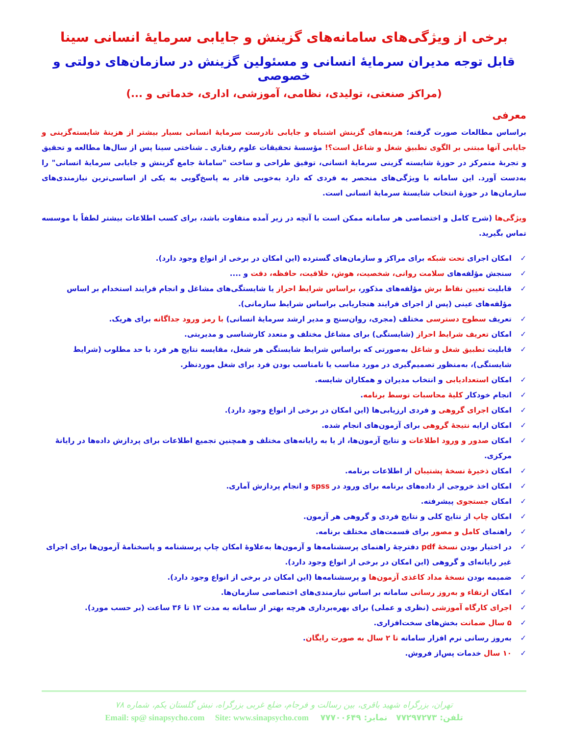برخی از ویژگی‌های سامانه‌های گزینش و جایابی سرمایهٔ انسانی سینا
قابل توجه مدیران سرمایهٔ انسانی و مسئولین گزینش در سازمان‌های دولتی و خصوصی
(مراکز صنعتی، تولیدی، نظامی، آموزشی، اداری، خدماتی و ...)
معرفی
براساس مطالعات صورت گرفته؛ هزینه‌های گزینش اشتباه و جایابی نادرست سرمایهٔ انسانی بسیار بیشتر از هزینهٔ شایسته‌گزینی و جایابی آنها مبتنی بر الگوی تطبیق شغل و شاغل است؟! مؤسسهٔ تحقیقات علوم رفتاری ـ شناختی سینا پس از سال‌ها مطالعه و تحقیق و تجربهٔ متمرکز در حوزهٔ شایسته گزینی سرمایهٔ انسانی، توفیق طراحی و ساخت "سامانهٔ جامع گزینش و جایابی سرمایهٔ انسانی" را به‌دست آورد. این سامانه با ویژگی‌های منحصر به فردی که دارد به‌خوبی قادر به پاسخ‌گویی به یکی از اساسی‌ترین نیازمندی‌های سازمان‌ها در حوزهٔ انتخاب شایستهٔ سرمایهٔ انسانی است.
ویژگی‌ها (شرح کامل و اختصاصی هر سامانه ممکن است با آنچه در زیر آمده متفاوت باشد، برای کسب اطلاعات بیشتر لطفاً با موسسه تماس بگیرید.
✓ امکان اجرای تحت شبکه برای مراکز و سازمان‌های گسترده (این امکان در برخی از انواع وجود دارد).
✓ سنجش مؤلفه‌های سلامت روانی، شخصیت، هوش، خلاقیت، حافظه، دقت و ....
✓ قابلیت تعیین نقاط برش مؤلفه‌های مذکور، براساس شرایط احراز یا شایستگی‌های مشاغل و انجام فرایند استخدام بر اساس مؤلفه‌های عینی (پس از اجرای فرایند هنجاریابی براساس شرایط سازمانی).
✓ تعریف سطوح دسترسی مختلف (مجری، روان‌سنج و مدیر ارشد سرمایهٔ انسانی) با رمز ورود جداگانه برای هریک.
✓ امکان تعریف شرایط احراز (شایستگی) برای مشاغل مختلف و متعدد کارشناسی و مدیریتی.
✓ قابلیت تطبیق شغل و شاغل به‌صورتی که براساس شرایط شایستگی هر شغل، مقایسه نتایج هر فرد با حد مطلوب (شرایط شایستگی)، به‌منظور تصمیم‌گیری در مورد مناسب یا نامناسب بودن فرد برای شغل موردنظر.
✓ امکان استعدادیابی و انتخاب مدیران و همکاران شایسه.
✓ انجام خودکار کلیهٔ محاسبات توسط برنامه.
✓ امکان اجرای گروهی و فردی ارزیابی‌ها (این امکان در برخی از انواع وجود دارد).
✓ امکان ارایه نتیجهٔ گروهی برای آزمون‌های انجام شده.
✓ امکان صدور و ورود اطلاعات و نتایج آزمون‌ها، از یا به رایانه‌های مختلف و همچنین تجمیع اطلاعات برای پردازش داده‌ها در رایانهٔ مرکزی.
✓ امکان ذخیرهٔ نسخهٔ پشتیبان از اطلاعات برنامه.
✓ امکان اخذ خروجی از داده‌های برنامه برای ورود در spss و انجام پردازش آماری.
✓ امکان جستجوی پیشرفته.
✓ امکان چاپ از نتایج کلی و نتایج فردی و گروهی هر آزمون.
✓ راهنمای کامل و مصور برای قسمت‌های مختلف برنامه.
✓ در اختیار بودن نسخهٔ pdf دفترچهٔ راهنمای پرسشنامه‌ها و آزمون‌ها به‌علاوهٔ امکان چاپ پرسشنامه و پاسخنامهٔ آزمون‌ها برای اجرای غیر رایانه‌ای و گروهی (این امکان در برخی از انواع وجود دارد).
✓ ضمیمه بودن نسخهٔ مداد کاغذی آزمون‌ها و پرسشنامه‌ها (این امکان در برخی از انواع وجود دارد).
✓ امکان ارتقاء و به‌روز رسانی سامانه بر اساس نیازمندی‌های اختصاصی سازمان‌ها.
✓ اجرای کارگاه آموزشی (نظری و عملی) برای بهره‌برداری هرچه بهتر از سامانه به مدت ۱۲ تا ۳۶ ساعت (بر حسب مورد).
✓ ۵ سال ضمانت بخش‌های سخت‌افزاری.
✓ به‌روز رسانی نرم افزار سامانه تا ۲ سال به صورت رایگان.
✓ ۱۰ سال خدمات پس‌از فروش.
تهران، بزرگراه شهید باقری، بین رسالت و فرجام، ضلع غربی بزرگراه، نبش گلستان یکم، شماره ۷۸
تلفن: ۷۷۲۹۷۲۷۳ نمابر: ۷۷۷۰۰۶۴۹ Email: sp@ sinapsycho.com Site: www.sinapsycho.com